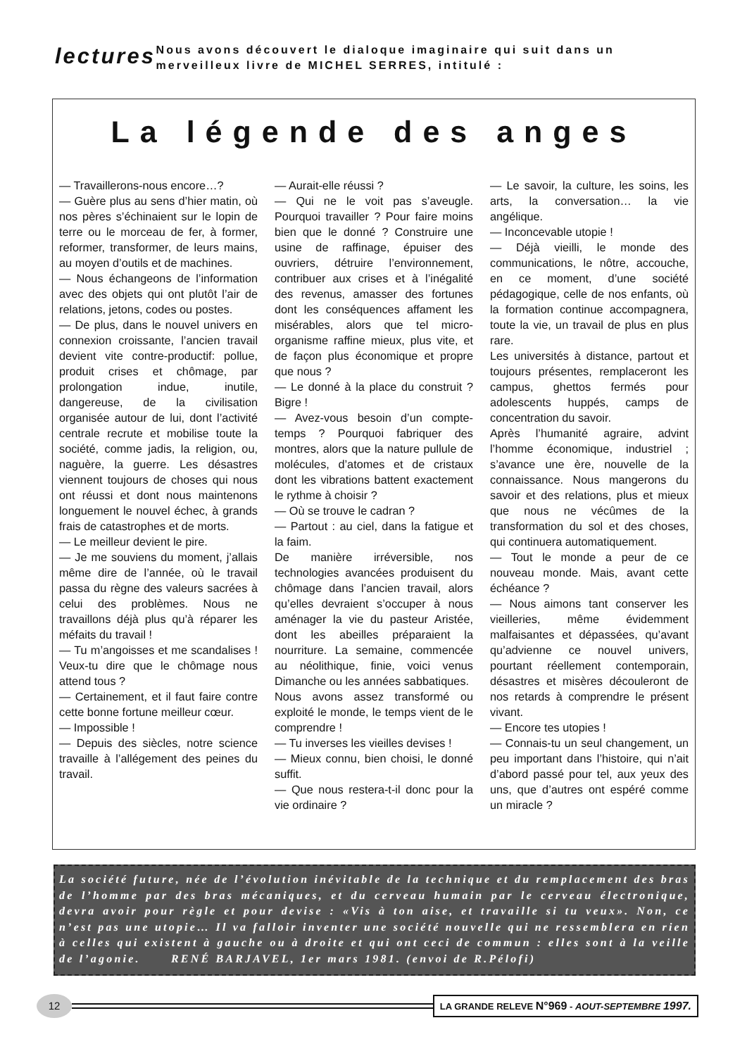lectures
Nous avons découvert le dialoque imaginaire qui suit dans un merveilleux livre de MICHEL SERRES, intitulé :
La légende des anges
— Travaillerons-nous encore…?
— Guère plus au sens d’hier matin, où nos pères s’échinaient sur le lopin de terre ou le morceau de fer, à former, reformer, transformer, de leurs mains, au moyen d’outils et de machines.
— Nous échangeons de l’information avec des objets qui ont plutôt l’air de relations, jetons, codes ou postes.
— De plus, dans le nouvel univers en connexion croissante, l’ancien travail devient vite contre-productif: pollue, produit crises et chômage, par prolongation indue, inutile, dangereuse, de la civilisation organisée autour de lui, dont l’activité centrale recrute et mobilise toute la société, comme jadis, la religion, ou, naguère, la guerre. Les désastres viennent toujours de choses qui nous ont réussi et dont nous maintenons longuement le nouvel échec, à grands frais de catastrophes et de morts.
— Le meilleur devient le pire.
— Je me souviens du moment, j’allais même dire de l’année, où le travail passa du règne des valeurs sacrées à celui des problèmes. Nous ne travaillons déjà plus qu’à réparer les méfaits du travail !
— Tu m’angoisses et me scandalises ! Veux-tu dire que le chômage nous attend tous ?
— Certainement, et il faut faire contre cette bonne fortune meilleur cœur.
— Impossible !
— Depuis des siècles, notre science travaille à l’allégement des peines du travail.
— Aurait-elle réussi ?
— Qui ne le voit pas s’aveugle. Pourquoi travailler ? Pour faire moins bien que le donné ? Construire une usine de raffinage, épuiser des ouvriers, détruire l’environnement, contribuer aux crises et à l’inégalité des revenus, amasser des fortunes dont les conséquences affament les misérables, alors que tel micro-organisme raffine mieux, plus vite, et de façon plus économique et propre que nous ?
— Le donné à la place du construit ? Bigre !
— Avez-vous besoin d’un compte-temps ? Pourquoi fabriquer des montres, alors que la nature pullule de molécules, d’atomes et de cristaux dont les vibrations battent exactement le rythme à choisir ?
— Où se trouve le cadran ?
— Partout : au ciel, dans la fatigue et la faim.
De manière irréversible, nos technologies avancées produisent du chômage dans l’ancien travail, alors qu’elles devraient s’occuper à nous aménager la vie du pasteur Aristée, dont les abeilles préparaient la nourriture. La semaine, commencée au néolithique, finie, voici venus Dimanche ou les années sabbatiques.
Nous avons assez transformé ou exploité le monde, le temps vient de le comprendre !
— Tu inverses les vieilles devises !
— Mieux connu, bien choisi, le donné suffit.
— Que nous restera-t-il donc pour la vie ordinaire ?
— Le savoir, la culture, les soins, les arts, la conversation… la vie angélique.
— Inconcevable utopie !
— Déjà vieilli, le monde des communications, le nôtre, accouche, en ce moment, d’une société pédagogique, celle de nos enfants, où la formation continue accompagnera, toute la vie, un travail de plus en plus rare.
Les universités à distance, partout et toujours présentes, remplaceront les campus, ghettos fermés pour adolescents huppés, camps de concentration du savoir.
Après l’humanité agraire, advint l’homme économique, industriel ; s’avance une ère, nouvelle de la connaissance. Nous mangerons du savoir et des relations, plus et mieux que nous ne vécûmes de la transformation du sol et des choses, qui continuera automatiquement.
— Tout le monde a peur de ce nouveau monde. Mais, avant cette échéance ?
— Nous aimons tant conserver les vieilleries, même évidemment malfaisantes et dépassées, qu’avant qu’advienne ce nouvel univers, pourtant réellement contemporain, désastres et misères découleront de nos retards à comprendre le présent vivant.
— Encore tes utopies !
— Connais-tu un seul changement, un peu important dans l’histoire, qui n’ait d’abord passé pour tel, aux yeux des uns, que d’autres ont espéré comme un miracle ?
La société future, née de l’évolution inévitable de la technique et du remplacement des bras de l’homme par des bras mécaniques, et du cerveau humain par le cerveau électronique, devra avoir pour règle et pour devise : «Vis à ton aise, et travaille si tu veux». Non, ce n’est pas une utopie… Il va falloir inventer une société nouvelle qui ne ressemblera en rien à celles qui existent à gauche ou à droite et qui ont ceci de commun : elles sont à la veille de l’agonie. RENÉ BARJAVEL, 1er mars 1981. (envoi de R.Pélofi)
12
LA GRANDE RELEVE N°969 - AOUT-SEPTEMBRE 1997.